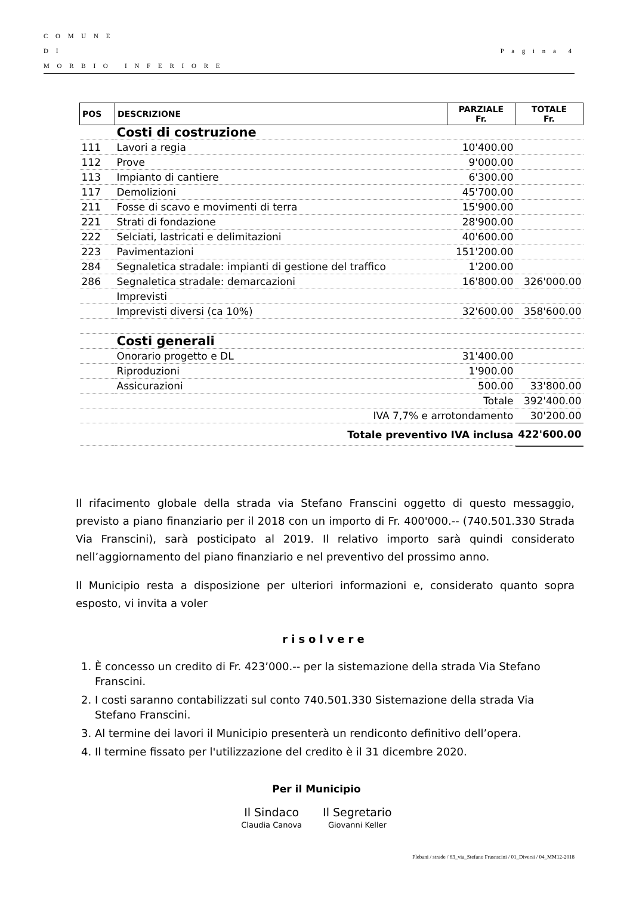C O M U N E
D I
M O R B I O I N F E R I O R E
P a g i n a 4
| POS | DESCRIZIONE | PARZIALE Fr. | TOTALE Fr. |
| --- | --- | --- | --- |
| | Costi di costruzione | | |
| 111 | Lavori a regia | 10'400.00 | |
| 112 | Prove | 9'000.00 | |
| 113 | Impianto di cantiere | 6'300.00 | |
| 117 | Demolizioni | 45'700.00 | |
| 211 | Fosse di scavo e movimenti di terra | 15'900.00 | |
| 221 | Strati di fondazione | 28'900.00 | |
| 222 | Selciati, lastricati e delimitazioni | 40'600.00 | |
| 223 | Pavimentazioni | 151'200.00 | |
| 284 | Segnaletica stradale: impianti di gestione del traffico | 1'200.00 | |
| 286 | Segnaletica stradale: demarcazioni | 16'800.00 | 326'000.00 |
| | Imprevisti | | |
| | Imprevisti diversi (ca 10%) | 32'600.00 | 358'600.00 |
| | Costi generali | | |
| | Onorario progetto e DL | 31'400.00 | |
| | Riproduzioni | 1'900.00 | |
| | Assicurazioni | 500.00 | 33'800.00 |
| Totale | | | 392'400.00 |
| IVA 7,7% e arrotondamento | | | 30'200.00 |
| Totale preventivo IVA inclusa | | | 422'600.00 |
Il rifacimento globale della strada via Stefano Franscini oggetto di questo messaggio, previsto a piano finanziario per il 2018 con un importo di Fr. 400'000.-- (740.501.330 Strada Via Franscini), sarà posticipato al 2019. Il relativo importo sarà quindi considerato nell’aggiornamento del piano finanziario e nel preventivo del prossimo anno.
Il Municipio resta a disposizione per ulteriori informazioni e, considerato quanto sopra esposto, vi invita a voler
risolvere
1. È concesso un credito di Fr. 423’000.-- per la sistemazione della strada Via Stefano Franscini.
2. I costi saranno contabilizzati sul conto 740.501.330 Sistemazione della strada Via Stefano Franscini.
3. Al termine dei lavori il Municipio presenterà un rendiconto definitivo dell’opera.
4. Il termine fissato per l'utilizzazione del credito è il 31 dicembre 2020.
Per il Municipio
Il Sindaco
Claudia Canova
Il Segretario
Giovanni Keller
Plebani / strade / 63_via_Stefano Frasnscini / 01_Diversi / 04_MM12-2018